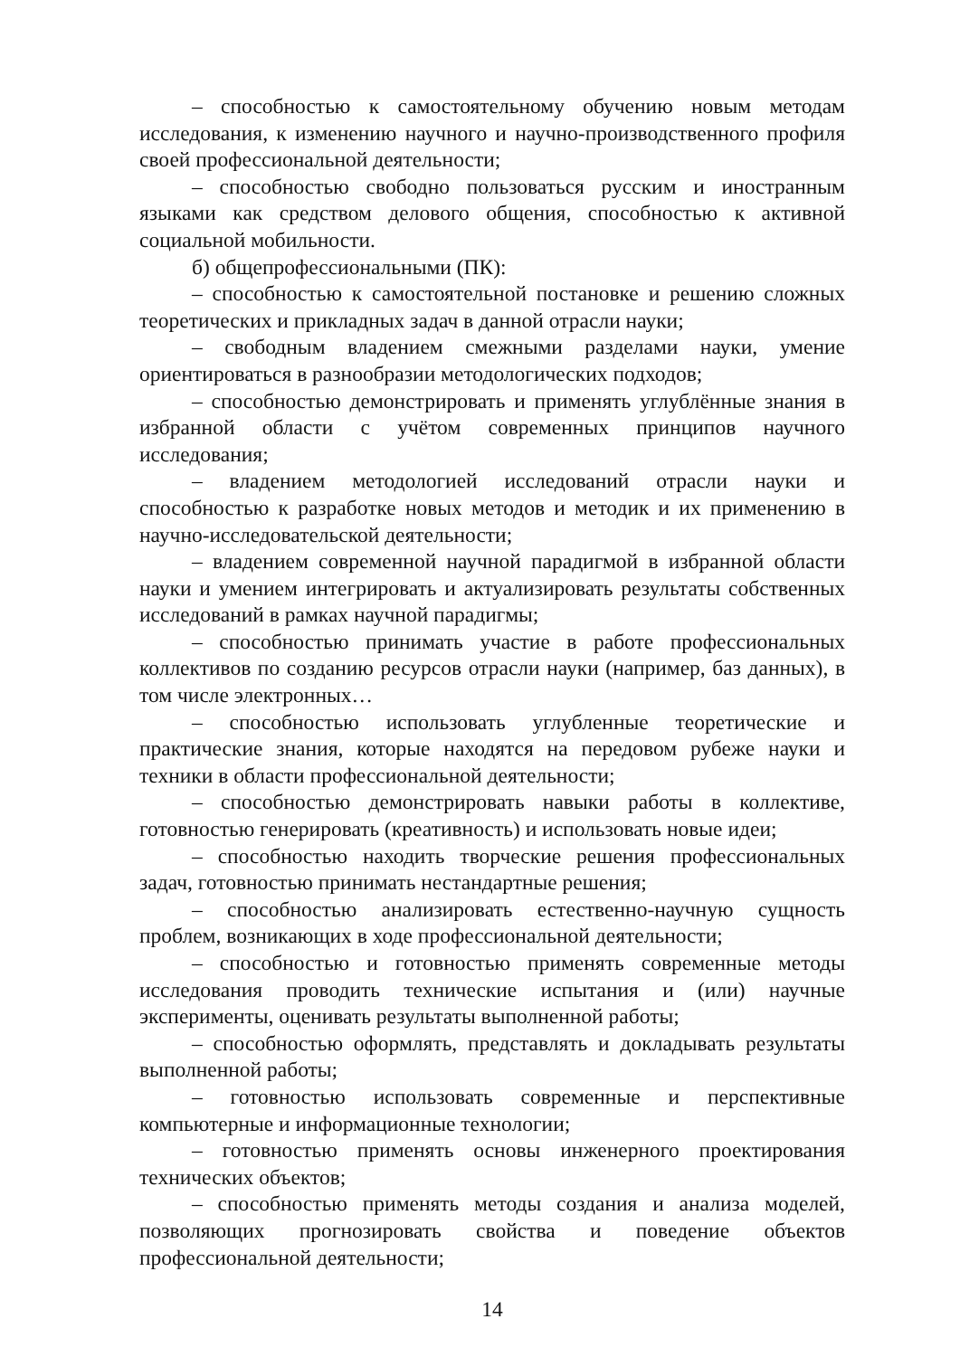– способностью к самостоятельному обучению новым методам исследования, к изменению научного и научно-производственного профиля своей профессиональной деятельности;
– способностью свободно пользоваться русским и иностранным языками как средством делового общения, способностью к активной социальной мобильности.
б) общепрофессиональными (ПК):
– способностью к самостоятельной постановке и решению сложных теоретических и прикладных задач в данной отрасли науки;
– свободным владением смежными разделами науки, умение ориентироваться в разнообразии методологических подходов;
– способностью демонстрировать и применять углублённые знания в избранной области с учётом современных принципов научного исследования;
– владением методологией исследований отрасли науки и способностью к разработке новых методов и методик и их применению в научно-исследовательской деятельности;
– владением современной научной парадигмой в избранной области науки и умением интегрировать и актуализировать результаты собственных исследований в рамках научной парадигмы;
– способностью принимать участие в работе профессиональных коллективов по созданию ресурсов отрасли науки (например, баз данных), в том числе электронных…
– способностью использовать углубленные теоретические и практические знания, которые находятся на передовом рубеже науки и техники в области профессиональной деятельности;
– способностью демонстрировать навыки работы в коллективе, готовностью генерировать (креативность) и использовать новые идеи;
– способностью находить творческие решения профессиональных задач, готовностью принимать нестандартные решения;
– способностью анализировать естественно-научную сущность проблем, возникающих в ходе профессиональной деятельности;
– способностью и готовностью применять современные методы исследования проводить технические испытания и (или) научные эксперименты, оценивать результаты выполненной работы;
– способностью оформлять, представлять и докладывать результаты выполненной работы;
– готовностью использовать современные и перспективные компьютерные и информационные технологии;
– готовностью применять основы инженерного проектирования технических объектов;
– способностью применять методы создания и анализа моделей, позволяющих прогнозировать свойства и поведение объектов профессиональной деятельности;
14